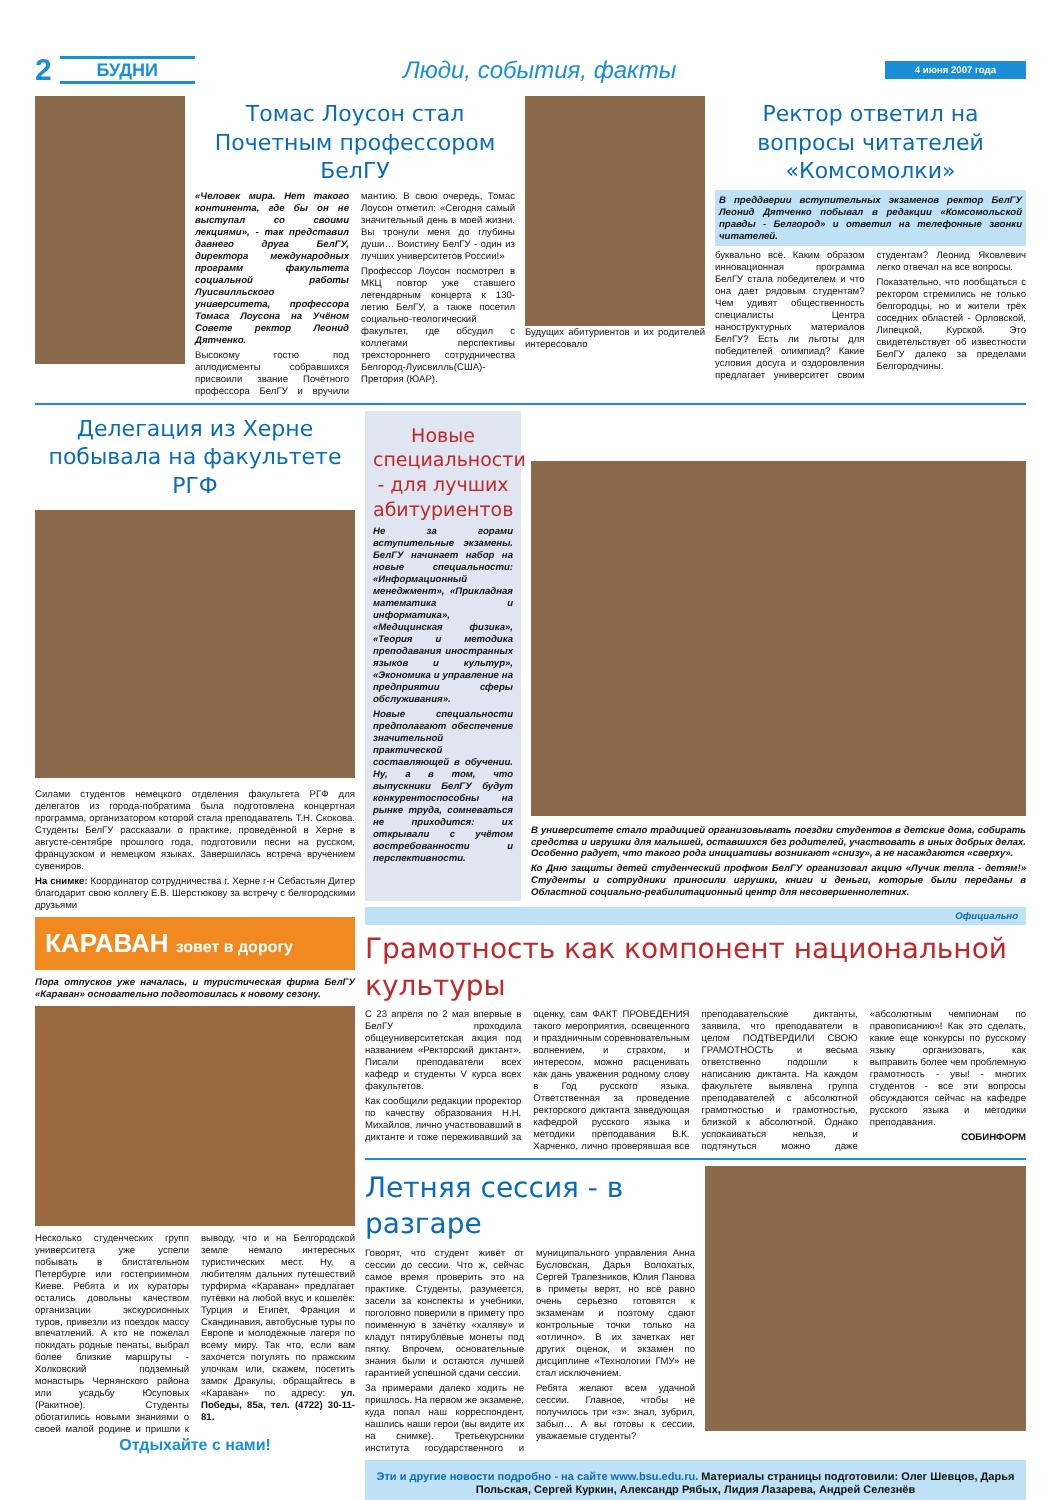2 БУДНИ Люди, события, факты 4 июня 2007 года
Томас Лоусон стал Почетным профессором БелГУ
«Человек мира. Нет такого континента, где бы он не выступал со своими лекциями», - так представил давнего друга БелГУ, директора международных программ факультета социальной работы Луисвилльского университета, профессора Томаса Лоусона на Учёном Совете ректор Леонид Дятченко.
Высокому гостю под аплодисменты собравшихся присвоили звание Почётного профессора БелГУ и вручили мантию. В свою очередь, Томас Лоусон отметил: «Сегодня самый значительный день в моей жизни. Вы тронули меня до глубины души… Воистину БелГУ - один из лучших университетов России!»
Профессор Лоусон посмотрел в МКЦ повтор уже ставшего легендарным концерта к 130-летию БелГУ, а также посетил социально-теологический факультет, где обсудил с коллегами перспективы трехстороннего сотрудничества Белгород-Луисвилль(США)-Претория (ЮАР).
Будущих абитуриентов и их родителей интересовало
Ректор ответил на вопросы читателей «Комсомолки»
В преддверии вступительных экзаменов ректор БелГУ Леонид Дятченко побывал в редакции «Комсомольской правды - Белгород» и ответил на телефонные звонки читателей.
буквально всё. Каким образом инновационная программа БелГУ стала победителем и что она дает рядовым студентам? Чем удивят общественность специалисты Центра наноструктурных материалов БелГУ? Есть ли льготы для победителей олимпиад? Какие условия досуга и оздоровления предлагает университет своим студентам? Леонид Яковлевич легко отвечал на все вопросы.
Показательно, что пообщаться с ректором стремились не только белгородцы, но и жители трёх соседних областей - Орловской, Липецкой, Курской. Это свидетельствует об известности БелГУ далеко за пределами Белгородчины.
Делегация из Херне побывала на факультете РГФ
Силами студентов немецкого отделения факультета РГФ для делегатов из города-побратима была подготовлена концертная программа, организатором которой стала преподаватель Т.Н. Скокова. Студенты БелГУ рассказали о практике, проведённой в Херне в августе-сентябре прошлого года, подготовили песни на русском, французском и немецком языках. Завершилась встреча вручением сувениров.
На снимке: Координатор сотрудничества г. Херне г-н Себастьян Дитер благодарит свою коллегу Е.В. Шерстюкову за встречу с белгородскими друзьями
КАРАВАН зовет в дорогу
Пора отпусков уже началась, и туристическая фирма БелГУ «Караван» основательно подготовилась к новому сезону.
Несколько студенческих групп университета уже успели побывать в блистательном Петербурге или гостеприимном Киеве. Ребята и их кураторы остались довольны качеством организации экскурсионных туров, привезли из поездок массу впечатлений. А кто не пожелал покидать родные пенаты, выбрал более близкие маршруты - Холковский подземный монастырь Чернянского района или усадьбу Юсуповых (Ракитное). Студенты обогатились новыми знаниями о своей малой родине и пришли к выводу, что и на Белгородской земле немало интересных туристических мест. Ну, а любителям дальних путешествий турфирма «Караван» предлагает путёвки на любой вкус и кошелёк: Турция и Египет, Франция и Скандинавия, автобусные туры по Европе и молодёжные лагеря по всему миру. Так что, если вам захочется погулять по пражским улочкам или, скажем, посетить замок Дракулы, обращайтесь в «Караван» по адресу: ул. Победы, 85а, тел. (4722) 30-11-81.
Отдыхайте с нами!
Новые специальности - для лучших абитуриентов
Не за горами вступительные экзамены. БелГУ начинает набор на новые специальности: «Информационный менеджмент», «Прикладная математика и информатика», «Медицинская физика», «Теория и методика преподавания иностранных языков и культур», «Экономика и управление на предприятии сферы обслуживания».
Новые специальности предполагают обеспечение значительной практической составляющей в обучении. Ну, а в том, что выпускники БелГУ будут конкурентоспособны на рынке труда, сомневаться не приходится: их открывали с учётом востребованности и перспективности.
В университете стало традицией организовывать поездки студентов в детские дома, собирать средства и игрушки для малышей, оставшихся без родителей, участвовать в иных добрых делах. Особенно радует, что такого рода инициативы возникают «снизу», а не насаждаются «сверху».
Ко Дню защиты детей студенческий профком БелГУ организовал акцию «Лучик тепла - детям!» Студенты и сотрудники приносили игрушки, книги и деньги, которые были переданы в Областной социально-реабилитационный центр для несовершеннолетних.
Официально
Грамотность как компонент национальной культуры
С 23 апреля по 2 мая впервые в БелГУ проходила общеуниверситетская акция под названием «Ректорский диктант». Писали преподаватели всех кафедр и студенты V курса всех факультетов.
Как сообщили редакции проректор по качеству образования Н.Н. Михайлов, лично участвовавший в диктанте и тоже переживавший за оценку, сам ФАКТ ПРОВЕДЕНИЯ такого мероприятия, освещенного и праздничным соревновательным волнением, и страхом, и интересом, можно расценивать как дань уважения родному слову в Год русского языка. Ответственная за проведение ректорского диктанта заведующая кафедрой русского языка и методики преподавания В.К. Харченко, лично проверявшая все преподавательские диктанты, заявила, что преподаватели в целом ПОДТВЕРДИЛИ СВОЮ ГРАМОТНОСТЬ и весьма ответственно подошли к написанию диктанта. На каждом факультете выявлена группа преподавателей с абсолютной грамотностью и грамотностью, близкой к абсолютной. Однако успокаиваться нельзя, и подтянуться можно даже «абсолютным чемпионам по правописанию»! Как это сделать, какие еще конкурсы по русскому языку организовать, как выправить более чем проблемную грамотность - увы! - многих студентов - все эти вопросы обсуждаются сейчас на кафедре русского языка и методики преподавания.
СОБИНФОРМ
Летняя сессия - в разгаре
Говорят, что студент живёт от сессии до сессии. Что ж, сейчас самое время проверить это на практике. Студенты, разумеется, засели за конспекты и учебники, поголовно поверили в примету про поименную в зачётку «халяву» и кладут пятирублёвые монеты под пятку. Впрочем, основательные знания были и остаются лучшей гарантией успешной сдачи сессии.
За примерами далеко ходить не пришлось. На первом же экзамене, куда попал наш корреспондент, нашлись наши герои (вы видите их на снимке). Третьекурсники института государственного и муниципального управления Анна Бусловская, Дарья Волохатых, Сергей Трапезников, Юлия Панова в приметы верят, но всё равно очень серьезно готовятся к экзаменам и поэтому сдают контрольные точки только на «отлично». В их зачетках нет других оценок, и экзамен по дисциплине «Технологии ГМУ» не стал исключением.
Ребята желают всем удачной сессии. Главное, чтобы не получилось три «з»: знал, зубрил, забыл… А вы готовы к сессии, уважаемые студенты?
Эти и другие новости подробно - на сайте www.bsu.edu.ru. Материалы страницы подготовили: Олег Шевцов, Дарья Польская, Сергей Куркин, Александр Рябых, Лидия Лазарева, Андрей Селезнёв